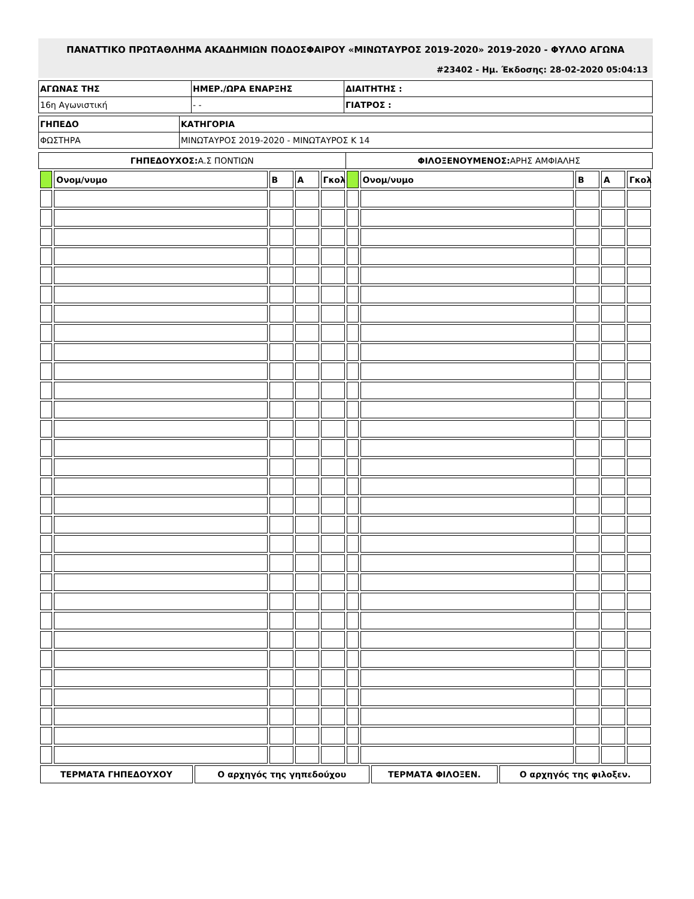ΠΑΝΑΤΤΙΚΟ ΠΡΩΤΑΘΛΗΜΑ ΑΚΑΔΗΜΙΩΝ ΠΟΔΟΣΦΑΙΡΟΥ «ΜΙΝΩΤΑΥΡΟΣ 2019-2020» 2019-2020 - ΦΥΛΛΟ ΑΓΩΝΑ
#23402 - Ημ. Έκδοσης: 28-02-2020 05:04:13
| ΑΓΩΝΑΣ ΤΗΣ | ΗΜΕΡ./ΩΡΑ ΕΝΑΡΞΗΣ | ΔΙΑΙΤΗΤΗΣ : |
| 16η Αγωνιστική | - - | ΓΙΑΤΡΟΣ : |
| ΓΗΠΕΔΟ | ΚΑΤΗΓΟΡΙΑ |
| ΦΩΣΤΗΡΑ | ΜΙΝΩΤΑΥΡΟΣ 2019-2020 - ΜΙΝΩΤΑΥΡΟΣ Κ 14 |
| ΓΗΠΕΔΟΥΧΟΣ: Α.Σ ΠΟΝΤΙΩΝ | ΦΙΛΟΞΕΝΟΥΜΕΝΟΣ: ΑΡΗΣ ΑΜΦΙΑΛΗΣ |
| | Ονομ/νυμο | Β | Α | Γκολ | | Ονομ/νυμο | Β | Α | Γκολ |
| ΤΕΡΜΑΤΑ ΓΗΠΕΔΟΥΧΟΥ | Ο αρχηγός της γηπεδούχου | ΤΕΡΜΑΤΑ ΦΙΛΟΞΕΝ. | Ο αρχηγός της φιλοξεν. |